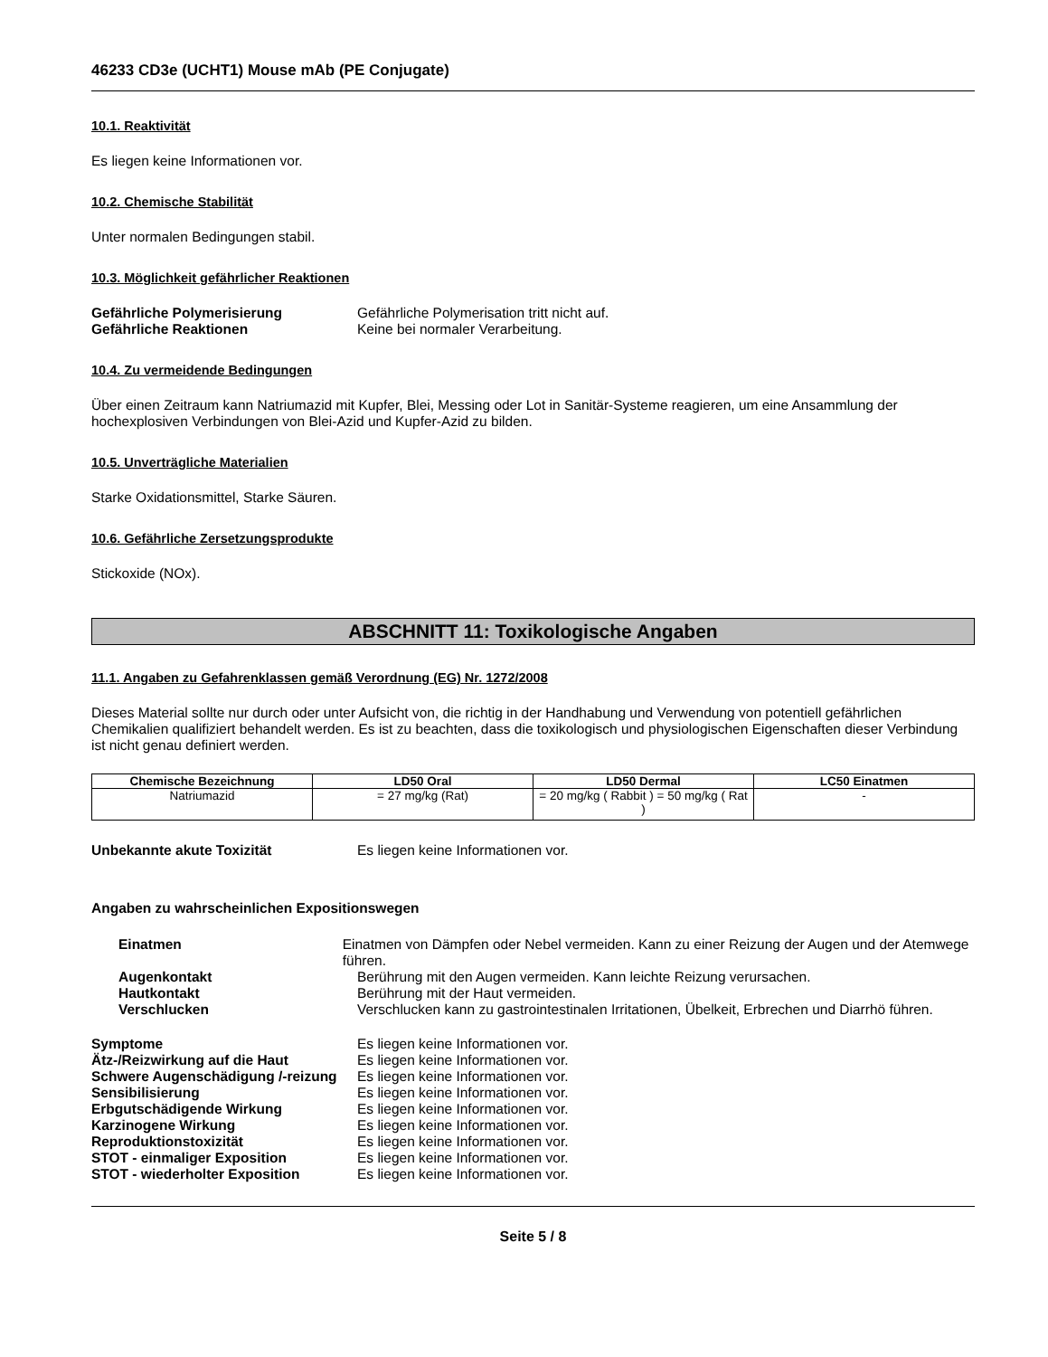46233 CD3e (UCHT1) Mouse mAb (PE Conjugate)
10.1. Reaktivität
Es liegen keine Informationen vor.
10.2. Chemische Stabilität
Unter normalen Bedingungen stabil.
10.3. Möglichkeit gefährlicher Reaktionen
Gefährliche Polymerisierung Gefährliche Polymerisation tritt nicht auf.
Gefährliche Reaktionen Keine bei normaler Verarbeitung.
10.4. Zu vermeidende Bedingungen
Über einen Zeitraum kann Natriumazid mit Kupfer, Blei, Messing oder Lot in Sanitär-Systeme reagieren, um eine Ansammlung der hochexplosiven Verbindungen von Blei-Azid und Kupfer-Azid zu bilden.
10.5. Unverträgliche Materialien
Starke Oxidationsmittel, Starke Säuren.
10.6. Gefährliche Zersetzungsprodukte
Stickoxide (NOx).
ABSCHNITT 11: Toxikologische Angaben
11.1. Angaben zu Gefahrenklassen gemäß Verordnung (EG) Nr. 1272/2008
Dieses Material sollte nur durch oder unter Aufsicht von, die richtig in der Handhabung und Verwendung von potentiell gefährlichen Chemikalien qualifiziert behandelt werden. Es ist zu beachten, dass die toxikologisch und physiologischen Eigenschaften dieser Verbindung ist nicht genau definiert werden.
| Chemische Bezeichnung | LD50 Oral | LD50 Dermal | LC50 Einatmen |
| --- | --- | --- | --- |
| Natriumazid | = 27 mg/kg (Rat) | = 20 mg/kg ( Rabbit ) = 50 mg/kg ( Rat ) | - |
Unbekannte akute Toxizität Es liegen keine Informationen vor.
Angaben zu wahrscheinlichen Expositionswegen
Einatmen Einatmen von Dämpfen oder Nebel vermeiden. Kann zu einer Reizung der Augen und der Atemwege führen.
Augenkontakt Berührung mit den Augen vermeiden. Kann leichte Reizung verursachen.
Hautkontakt Berührung mit der Haut vermeiden.
Verschlucken Verschlucken kann zu gastrointestinalen Irritationen, Übelkeit, Erbrechen und Diarrhö führen.
Symptome Es liegen keine Informationen vor.
Ätz-/Reizwirkung auf die Haut Es liegen keine Informationen vor.
Schwere Augenschädigung /-reizung
Es liegen keine Informationen vor.
Sensibilisierung Es liegen keine Informationen vor.
Erbgutschädigende Wirkung Es liegen keine Informationen vor.
Karzinogene Wirkung Es liegen keine Informationen vor.
Reproduktionstoxizität Es liegen keine Informationen vor.
STOT - einmaliger Exposition Es liegen keine Informationen vor.
STOT - wiederholter Exposition Es liegen keine Informationen vor.
Seite 5 / 8